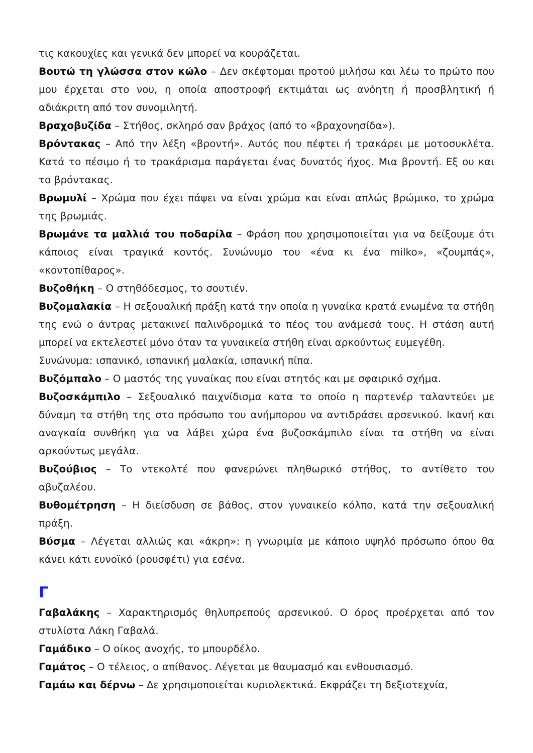τις κακουχίες και γενικά δεν μπορεί να κουράζεται.
Βουτώ τη γλώσσα στον κώλο – Δεν σκέφτομαι προτού μιλήσω και λέω το πρώτο που μου έρχεται στο νου, η οποία αποστροφή εκτιμάται ως ανόητη ή προσβλητική ή αδιάκριτη από τον συνομιλητή.
Βραχοβυζίδα – Στήθος, σκληρό σαν βράχος (από το «βραχονησίδα»).
Βρόντακας – Από την λέξη «βροντή». Αυτός που πέφτει ή τρακάρει με μοτοσυκλέτα. Κατά το πέσιμο ή το τρακάρισμα παράγεται ένας δυνατός ήχος. Μια βροντή. Εξ ου και το βρόντακας.
Βρωμυλί – Χρώμα που έχει πάψει να είναι χρώμα και είναι απλώς βρώμικο, το χρώμα της βρωμιάς.
Βρωμάνε τα μαλλιά του ποδαρίλα – Φράση που χρησιμοποιείται για να δείξουμε ότι κάποιος είναι τραγικά κοντός. Συνώνυμο του «ένα κι ένα milko», «ζουμπάς», «κοντοπίθαρος».
Βυζοθήκη – Ο στηθόδεσμος, το σουτιέν.
Βυζομαλακία – Η σεξουαλική πράξη κατά την οποία η γυναίκα κρατά ενωμένα τα στήθη της ενώ ο άντρας μετακινεί παλινδρομικά το πέος του ανάμεσά τους. Η στάση αυτή μπορεί να εκτελεστεί μόνο όταν τα γυναικεία στήθη είναι αρκούντως ευμεγέθη.
Συνώνυμα: ισπανικό, ισπανική μαλακία, ισπανική πίπα.
Βυζόμπαλο – Ο μαστός της γυναίκας που είναι στητός και με σφαιρικό σχήμα.
Βυζοσκάμπιλο – Σεξουαλικό παιχνίδισμα κατα το οποίο η παρτενέρ ταλαντεύει με δύναμη τα στήθη της στο πρόσωπο του ανήμπορου να αντιδράσει αρσενικού. Ικανή και αναγκαία συνθήκη για να λάβει χώρα ένα βυζοσκάμπιλο είναι τα στήθη να είναι αρκούντως μεγάλα.
Βυζούβιος – Το ντεκολτέ που φανερώνει πληθωρικό στήθος, το αντίθετο του αβυζαλέου.
Βυθομέτρηση – Η διείσδυση σε βάθος, στον γυναικείο κόλπο, κατά την σεξουαλική πράξη.
Βύσμα – Λέγεται αλλιώς και «άκρη»: η γνωριμία με κάποιο υψηλό πρόσωπο όπου θα κάνει κάτι ευνοϊκό (ρουσφέτι) για εσένα.
Γ
Γαβαλάκης – Χαρακτηρισμός θηλυπρεπούς αρσενικού. Ο όρος προέρχεται από τον στυλίστα Λάκη Γαβαλά.
Γαμάδικο – Ο οίκος ανοχής, το μπουρδέλο.
Γαμάτος – Ο τέλειος, ο απίθανος. Λέγεται με θαυμασμό και ενθουσιασμό.
Γαμάω και δέρνω – Δε χρησιμοποιείται κυριολεκτικά. Εκφράζει τη δεξιοτεχνία,